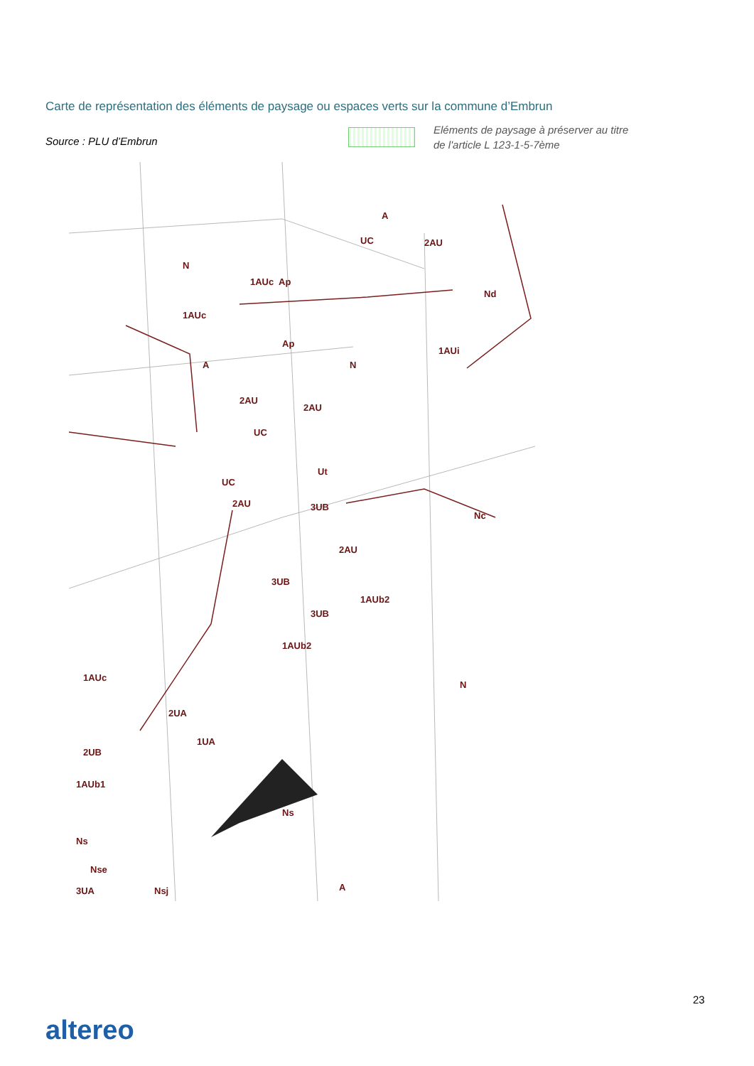Carte de représentation des éléments de paysage ou espaces verts sur la commune d’Embrun
Source : PLU d’Embrun
Eléments de paysage à préserver au titre
de l'article L 123-1-5-7ème
A
UC
2AU
N
1AUc
Ap
Nd
1AUc
Ap
1AUi
A
N
2AU
2AU
UC
Ut
UC
2AU
3UB
Nc
2AU
3UB
1AUb2
3UB
1AUb2
1AUc
N
2UA
1UA
2UB
1AUb1
Ns
Ns
Nse
3UA
Nsj
A
23
altereo